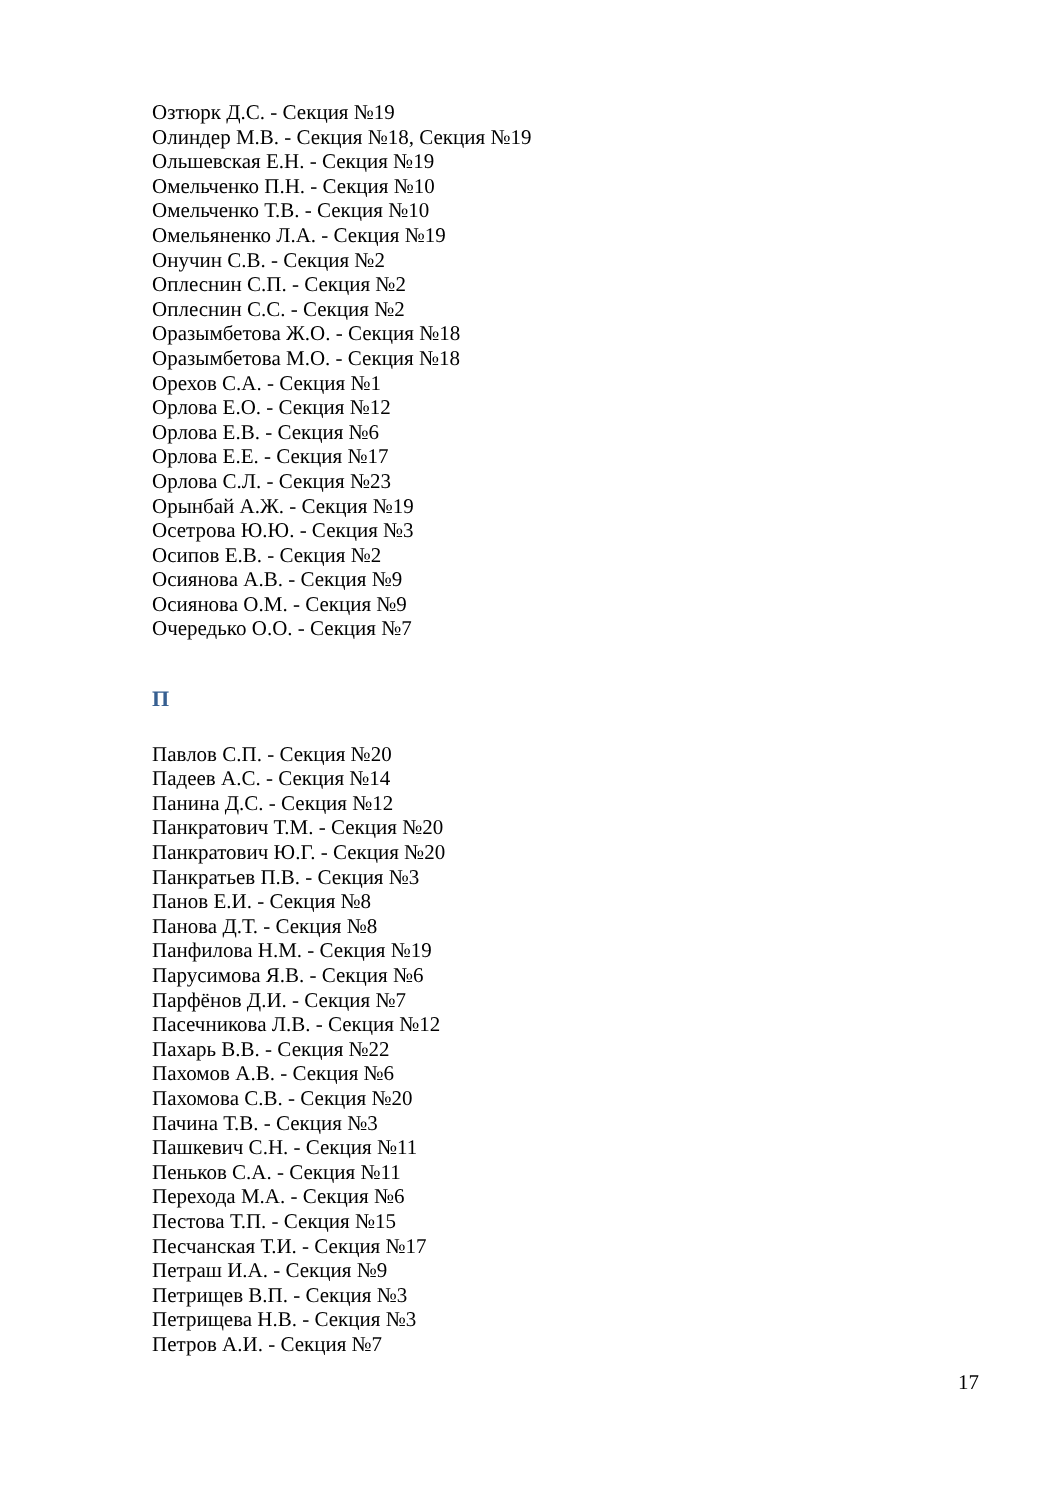Озтюрк Д.С. - Секция №19
Олиндер М.В. - Секция №18, Секция №19
Ольшевская Е.Н. - Секция №19
Омельченко П.Н. - Секция №10
Омельченко Т.В. - Секция №10
Омельяненко Л.А. - Секция №19
Онучин С.В. - Секция №2
Оплеснин С.П. - Секция №2
Оплеснин С.С. - Секция №2
Оразымбетова Ж.О. - Секция №18
Оразымбетова М.О. - Секция №18
Орехов С.А. - Секция №1
Орлова Е.О. - Секция №12
Орлова Е.В. - Секция №6
Орлова Е.Е. - Секция №17
Орлова С.Л. - Секция №23
Орынбай А.Ж. - Секция №19
Осетрова Ю.Ю. - Секция №3
Осипов Е.В. - Секция №2
Осиянова А.В. - Секция №9
Осиянова О.М. - Секция №9
Очередько О.О. - Секция №7
П
Павлов С.П. - Секция №20
Падеев А.С. - Секция №14
Панина Д.С. - Секция №12
Панкратович Т.М. - Секция №20
Панкратович Ю.Г. - Секция №20
Панкратьев П.В. - Секция №3
Панов Е.И. - Секция №8
Панова Д.Т. - Секция №8
Панфилова Н.М. - Секция №19
Парусимова Я.В. - Секция №6
Парфёнов Д.И. - Секция №7
Пасечникова Л.В. - Секция №12
Пахарь В.В. - Секция №22
Пахомов А.В. - Секция №6
Пахомова С.В. - Секция №20
Пачина Т.В. - Секция №3
Пашкевич С.Н. - Секция №11
Пеньков С.А. - Секция №11
Перехода М.А. - Секция №6
Пестова Т.П. - Секция №15
Песчанская Т.И. - Секция №17
Петраш И.А. - Секция №9
Петрищев В.П. - Секция №3
Петрищева Н.В. - Секция №3
Петров А.И. - Секция №7
17